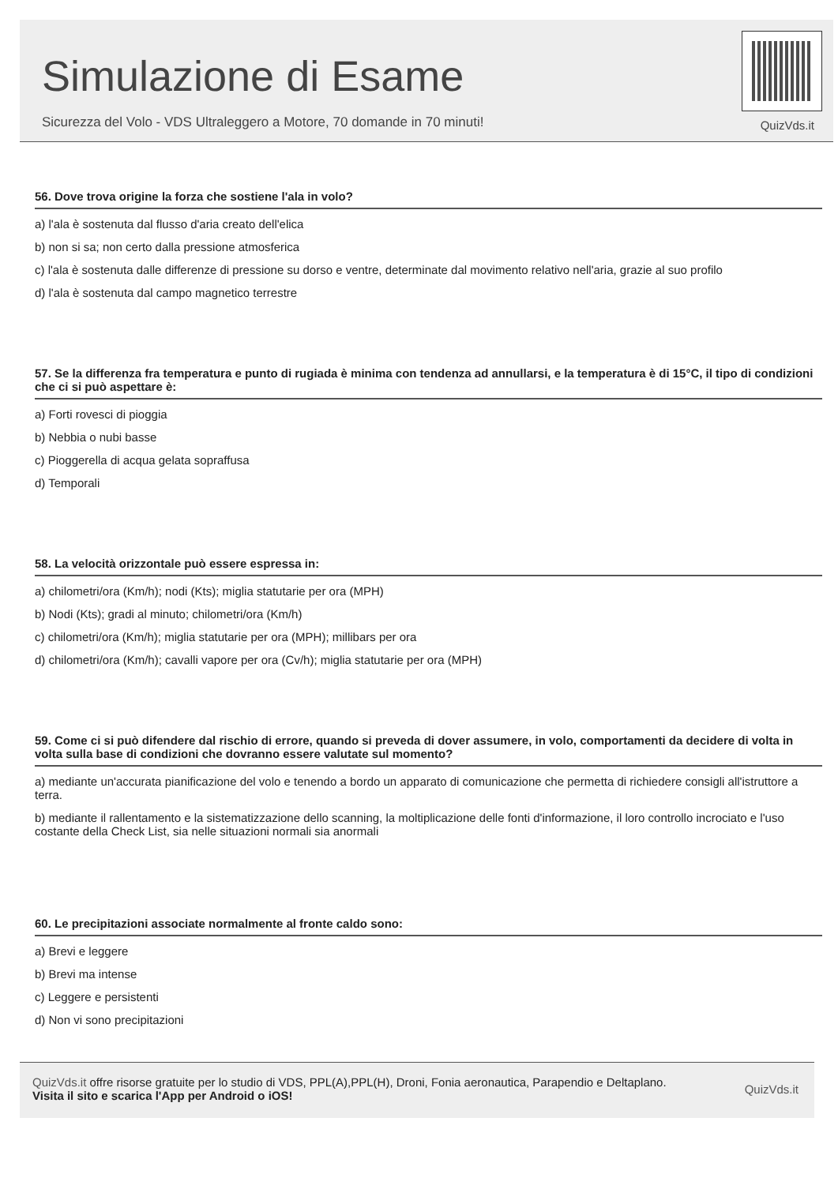Simulazione di Esame
Sicurezza del Volo - VDS Ultraleggero a Motore, 70 domande in 70 minuti!
QuizVds.it
56. Dove trova origine la forza che sostiene l'ala in volo?
a) l'ala è sostenuta dal flusso d'aria creato dell'elica
b) non si sa; non certo dalla pressione atmosferica
c) l'ala è sostenuta dalle differenze di pressione su dorso e ventre, determinate dal movimento relativo nell'aria, grazie al suo profilo
d) l'ala è sostenuta dal campo magnetico terrestre
57. Se la differenza fra temperatura e punto di rugiada è minima con tendenza ad annullarsi, e la temperatura è di 15°C, il tipo di condizioni che ci si può aspettare è:
a) Forti rovesci di pioggia
b) Nebbia o nubi basse
c) Pioggerella di acqua gelata sopraffusa
d) Temporali
58. La velocità orizzontale può essere espressa in:
a) chilometri/ora (Km/h); nodi (Kts); miglia statutarie per ora (MPH)
b) Nodi (Kts); gradi al minuto; chilometri/ora (Km/h)
c) chilometri/ora (Km/h); miglia statutarie per ora (MPH); millibars per ora
d) chilometri/ora (Km/h); cavalli vapore per ora (Cv/h); miglia statutarie per ora (MPH)
59. Come ci si può difendere dal rischio di errore, quando si preveda di dover assumere, in volo, comportamenti da decidere di volta in volta sulla base di condizioni che dovranno essere valutate sul momento?
a) mediante un'accurata pianificazione del volo e tenendo a bordo un apparato di comunicazione che permetta di richiedere consigli all'istruttore a terra.
b) mediante il rallentamento e la sistematizzazione dello scanning, la moltiplicazione delle fonti d'informazione, il loro controllo incrociato e l'uso costante della Check List, sia nelle situazioni normali sia anormali
60. Le precipitazioni associate normalmente al fronte caldo sono:
a) Brevi e leggere
b) Brevi ma intense
c) Leggere e persistenti
d) Non vi sono precipitazioni
QuizVds.it offre risorse gratuite per lo studio di VDS, PPL(A),PPL(H), Droni, Fonia aeronautica, Parapendio e Deltaplano.
Visita il sito e scarica l'App per Android o iOS!
QuizVds.it